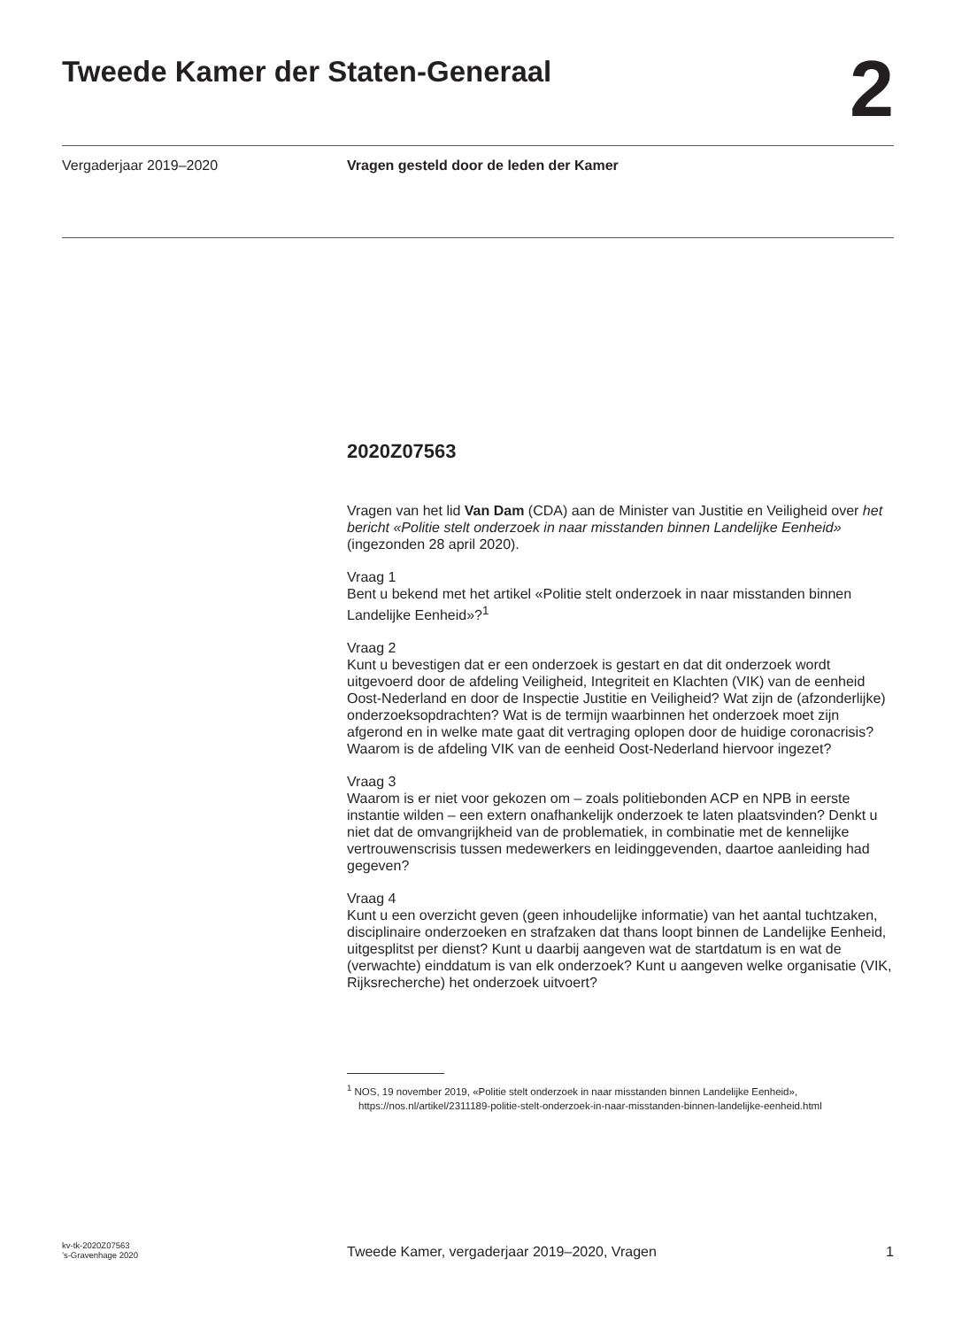Tweede Kamer der Staten-Generaal
2
Vergaderjaar 2019–2020 Vragen gesteld door de leden der Kamer
2020Z07563
Vragen van het lid Van Dam (CDA) aan de Minister van Justitie en Veiligheid over het bericht «Politie stelt onderzoek in naar misstanden binnen Landelijke Eenheid» (ingezonden 28 april 2020).
Vraag 1
Bent u bekend met het artikel «Politie stelt onderzoek in naar misstanden binnen Landelijke Eenheid»?<sup>1</sup>
Vraag 2
Kunt u bevestigen dat er een onderzoek is gestart en dat dit onderzoek wordt uitgevoerd door de afdeling Veiligheid, Integriteit en Klachten (VIK) van de eenheid Oost-Nederland en door de Inspectie Justitie en Veiligheid? Wat zijn de (afzonderlijke) onderzoeksopdrachten? Wat is de termijn waarbinnen het onderzoek moet zijn afgerond en in welke mate gaat dit vertraging oplopen door de huidige coronacrisis? Waarom is de afdeling VIK van de eenheid Oost-Nederland hiervoor ingezet?
Vraag 3
Waarom is er niet voor gekozen om – zoals politiebonden ACP en NPB in eerste instantie wilden – een extern onafhankelijk onderzoek te laten plaatsvinden? Denkt u niet dat de omvangrijkheid van de problematiek, in combinatie met de kennelijke vertrouwenscrisis tussen medewerkers en leidinggevenden, daartoe aanleiding had gegeven?
Vraag 4
Kunt u een overzicht geven (geen inhoudelijke informatie) van het aantal tuchtzaken, disciplinaire onderzoeken en strafzaken dat thans loopt binnen de Landelijke Eenheid, uitgesplitst per dienst? Kunt u daarbij aangeven wat de startdatum is en wat de (verwachte) einddatum is van elk onderzoek? Kunt u aangeven welke organisatie (VIK, Rijksrecherche) het onderzoek uitvoert?
<sup>1</sup> NOS, 19 november 2019, «Politie stelt onderzoek in naar misstanden binnen Landelijke Eenheid», https://nos.nl/artikel/2311189-politie-stelt-onderzoek-in-naar-misstanden-binnen-landelijke-eenheid.html
kv-tk-2020Z07563
’s-Gravenhage 2020
Tweede Kamer, vergaderjaar 2019–2020, Vragen
1